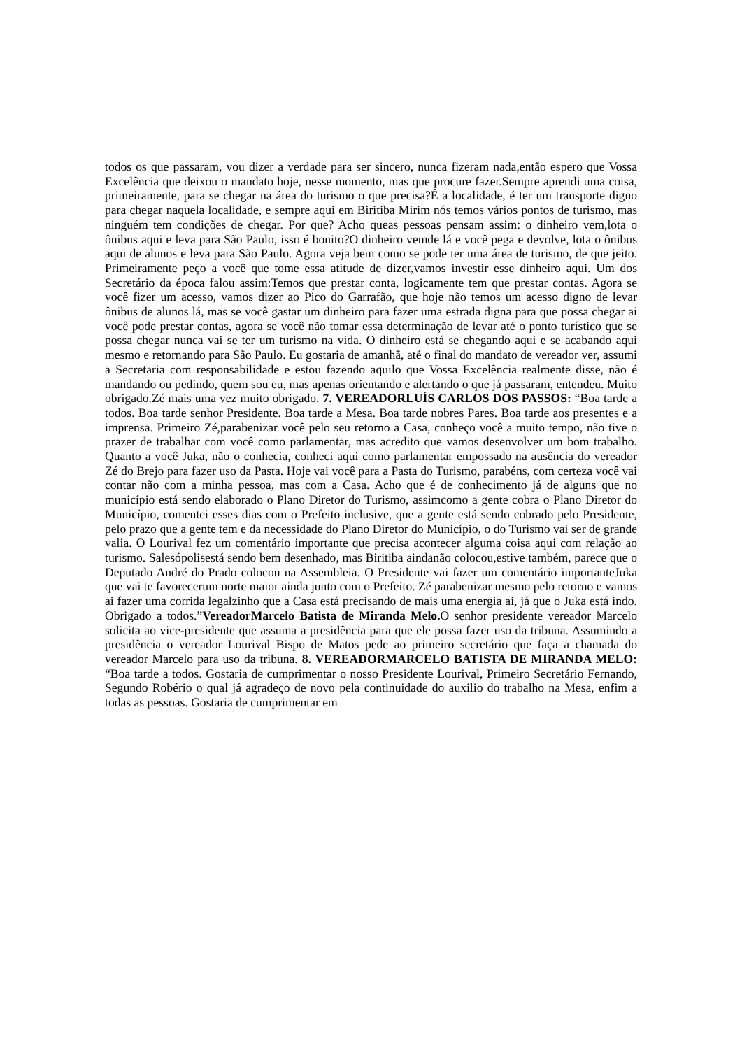todos os que passaram, vou dizer a verdade para ser sincero, nunca fizeram nada,então espero que Vossa Excelência que deixou o mandato hoje, nesse momento, mas que procure fazer.Sempre aprendi uma coisa, primeiramente, para se chegar na área do turismo o que precisa?É a localidade, é ter um transporte digno para chegar naquela localidade, e sempre aqui em Biritiba Mirim nós temos vários pontos de turismo, mas ninguém tem condições de chegar. Por que? Acho queas pessoas pensam assim: o dinheiro vem,lota o ônibus aqui e leva para São Paulo, isso é bonito?O dinheiro vemde lá e você pega e devolve, lota o ônibus aqui de alunos e leva para São Paulo. Agora veja bem como se pode ter uma área de turismo, de que jeito. Primeiramente peço a você que tome essa atitude de dizer,vamos investir esse dinheiro aqui. Um dos Secretário da época falou assim:Temos que prestar conta, logicamente tem que prestar contas. Agora se você fizer um acesso, vamos dizer ao Pico do Garrafão, que hoje não temos um acesso digno de levar ônibus de alunos lá, mas se você gastar um dinheiro para fazer uma estrada digna para que possa chegar ai você pode prestar contas, agora se você não tomar essa determinação de levar até o ponto turístico que se possa chegar nunca vai se ter um turismo na vida. O dinheiro está se chegando aqui e se acabando aqui mesmo e retornando para São Paulo. Eu gostaria de amanhã, até o final do mandato de vereador ver, assumi a Secretaria com responsabilidade e estou fazendo aquilo que Vossa Excelência realmente disse, não é mandando ou pedindo, quem sou eu, mas apenas orientando e alertando o que já passaram, entendeu. Muito obrigado.Zé mais uma vez muito obrigado. 7. VEREADORLUÍS CARLOS DOS PASSOS: “Boa tarde a todos. Boa tarde senhor Presidente. Boa tarde a Mesa. Boa tarde nobres Pares. Boa tarde aos presentes e a imprensa. Primeiro Zé,parabenizar você pelo seu retorno a Casa, conheço você a muito tempo, não tive o prazer de trabalhar com você como parlamentar, mas acredito que vamos desenvolver um bom trabalho. Quanto a você Juka, não o conhecia, conheci aqui como parlamentar empossado na ausência do vereador Zé do Brejo para fazer uso da Pasta. Hoje vai você para a Pasta do Turismo, parabéns, com certeza você vai contar não com a minha pessoa, mas com a Casa. Acho que é de conhecimento já de alguns que no município está sendo elaborado o Plano Diretor do Turismo, assimcomo a gente cobra o Plano Diretor do Município, comentei esses dias com o Prefeito inclusive, que a gente está sendo cobrado pelo Presidente, pelo prazo que a gente tem e da necessidade do Plano Diretor do Município, o do Turismo vai ser de grande valia. O Lourival fez um comentário importante que precisa acontecer alguma coisa aqui com relação ao turismo. Salesópolisestá sendo bem desenhado, mas Biritiba aindanão colocou,estive também, parece que o Deputado André do Prado colocou na Assembleia. O Presidente vai fazer um comentário importanteJuka que vai te favorecerum norte maior ainda junto com o Prefeito. Zé parabenizar mesmo pelo retorno e vamos ai fazer uma corrida legalzinho que a Casa está precisando de mais uma energia ai, já que o Juka está indo. Obrigado a todos.”VereadorMarcelo Batista de Miranda Melo. O senhor presidente vereador Marcelo solicita ao vice-presidente que assuma a presidência para que ele possa fazer uso da tribuna. Assumindo a presidência o vereador Lourival Bispo de Matos pede ao primeiro secretário que faça a chamada do vereador Marcelo para uso da tribuna. 8. VEREADORMARCELO BATISTA DE MIRANDA MELO: “Boa tarde a todos. Gostaria de cumprimentar o nosso Presidente Lourival, Primeiro Secretário Fernando, Segundo Robério o qual já agradeço de novo pela continuidade do auxilio do trabalho na Mesa, enfim a todas as pessoas. Gostaria de cumprimentar em